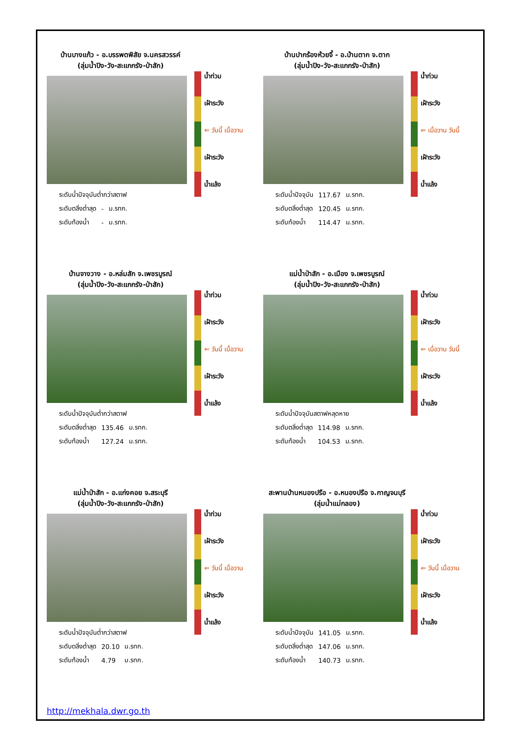บ้านบางแก้ว - อ.บรรพตพิสัย จ.นครสวรรค์
(ลุ่มน้ำปิง-วัง-สะแกกรัง-ป่าสัก)
| ระดับน้ำปัจจุบันต่ำกว่าสตาฟ | | |
| ระดับตลิ่งต่ำสุด | - | ม.รทก. |
| ระดับท้องน้ำ | - | ม.รทก. |
น้ำท่วม
เฝ้าระวัง
⇐ วันนี้ เมื่อวาน
เฝ้าระวัง
น้ำแล้ง
บ้านปากร้องห้วยจี้ - อ.บ้านตาก จ.ตาก
(ลุ่มน้ำปิง-วัง-สะแกกรัง-ป่าสัก)
| ระดับน้ำปัจจุบัน | 117.67 | ม.รทก. |
| ระดับตลิ่งต่ำสุด | 120.45 | ม.รทก. |
| ระดับท้องน้ำ | 114.47 | ม.รทก. |
น้ำท่วม
เฝ้าระวัง
⇐ เมื่อวาน วันนี้
เฝ้าระวัง
น้ำแล้ง
บ้านจางวาง - อ.หล่มสัก จ.เพชรบูรณ์
(ลุ่มน้ำปิง-วัง-สะแกกรัง-ป่าสัก)
| ระดับน้ำปัจจุบันต่ำกว่าสตาฟ | | |
| ระดับตลิ่งต่ำสุด | 135.46 | ม.รทก. |
| ระดับท้องน้ำ | 127.24 | ม.รทก. |
น้ำท่วม
เฝ้าระวัง
⇐ วันนี้ เมื่อวาน
เฝ้าระวัง
น้ำแล้ง
แม่น้ำป่าสัก - อ.เมือง จ.เพชรบูรณ์
(ลุ่มน้ำปิง-วัง-สะแกกรัง-ป่าสัก)
| ระดับน้ำปัจจุบันสตาฟหลุดหาย | | |
| ระดับตลิ่งต่ำสุด | 114.98 | ม.รทก. |
| ระดับท้องน้ำ | 104.53 | ม.รทก. |
น้ำท่วม
เฝ้าระวัง
⇐ เมื่อวาน วันนี้
เฝ้าระวัง
น้ำแล้ง
แม่น้ำป่าสัก - อ.แก่งคอย จ.สระบุรี
(ลุ่มน้ำปิง-วัง-สะแกกรัง-ป่าสัก)
| ระดับน้ำปัจจุบันต่ำกว่าสตาฟ | | |
| ระดับตลิ่งต่ำสุด | 20.10 | ม.รทก. |
| ระดับท้องน้ำ | 4.79 | ม.รทก. |
น้ำท่วม
เฝ้าระวัง
⇐ วันนี้ เมื่อวาน
เฝ้าระวัง
น้ำแล้ง
สะพานบ้านหนองปรือ - อ.หนองปรือ จ.กาญจนบุรี
(ลุ่มน้ำแม่กลอง)
| ระดับน้ำปัจจุบัน | 141.05 | ม.รทก. |
| ระดับตลิ่งต่ำสุด | 147.06 | ม.รทก. |
| ระดับท้องน้ำ | 140.73 | ม.รทก. |
น้ำท่วม
เฝ้าระวัง
⇐ วันนี้ เมื่อวาน
เฝ้าระวัง
น้ำแล้ง
http://mekhala.dwr.go.th